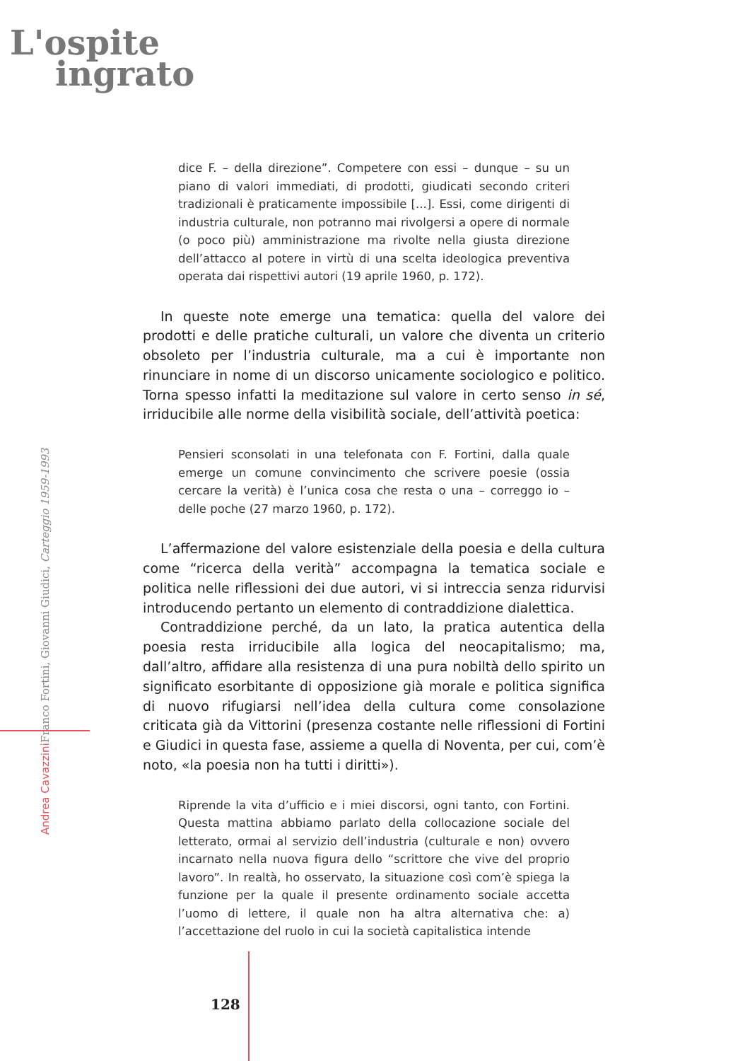L'ospite
ingrato
Andrea Cavazzini Franco Fortini, Giovanni Giudici, Carteggio 1959-1993
dice F. – della direzione”. Competere con essi – dunque – su un piano di valori immediati, di prodotti, giudicati secondo criteri tradizionali è praticamente impossibile [...]. Essi, come dirigenti di industria culturale, non potranno mai rivolgersi a opere di normale (o poco più) amministrazione ma rivolte nella giusta direzione dell’attacco al potere in virtù di una scelta ideologica preventiva operata dai rispettivi autori (19 aprile 1960, p. 172).
In queste note emerge una tematica: quella del valore dei prodotti e delle pratiche culturali, un valore che diventa un criterio obsoleto per l’industria culturale, ma a cui è importante non rinunciare in nome di un discorso unicamente sociologico e politico. Torna spesso infatti la meditazione sul valore in certo senso in sé, irriducibile alle norme della visibilità sociale, dell’attività poetica:
Pensieri sconsolati in una telefonata con F. Fortini, dalla quale emerge un comune convincimento che scrivere poesie (ossia cercare la verità) è l’unica cosa che resta o una – correggo io – delle poche (27 marzo 1960, p. 172).
L’affermazione del valore esistenziale della poesia e della cultura come “ricerca della verità” accompagna la tematica sociale e politica nelle riflessioni dei due autori, vi si intreccia senza ridurvisi introducendo pertanto un elemento di contraddizione dialettica.
Contraddizione perché, da un lato, la pratica autentica della poesia resta irriducibile alla logica del neocapitalismo; ma, dall’altro, affidare alla resistenza di una pura nobiltà dello spirito un significato esorbitante di opposizione già morale e politica significa di nuovo rifugiarsi nell’idea della cultura come consolazione criticata già da Vittorini (presenza costante nelle riflessioni di Fortini e Giudici in questa fase, assieme a quella di Noventa, per cui, com’è noto, «la poesia non ha tutti i diritti»).
Riprende la vita d’ufficio e i miei discorsi, ogni tanto, con Fortini. Questa mattina abbiamo parlato della collocazione sociale del letterato, ormai al servizio dell’industria (culturale e non) ovvero incarnato nella nuova figura dello “scrittore che vive del proprio lavoro”. In realtà, ho osservato, la situazione così com’è spiega la funzione per la quale il presente ordinamento sociale accetta l’uomo di lettere, il quale non ha altra alternativa che: a) l’accettazione del ruolo in cui la società capitalistica intende
128